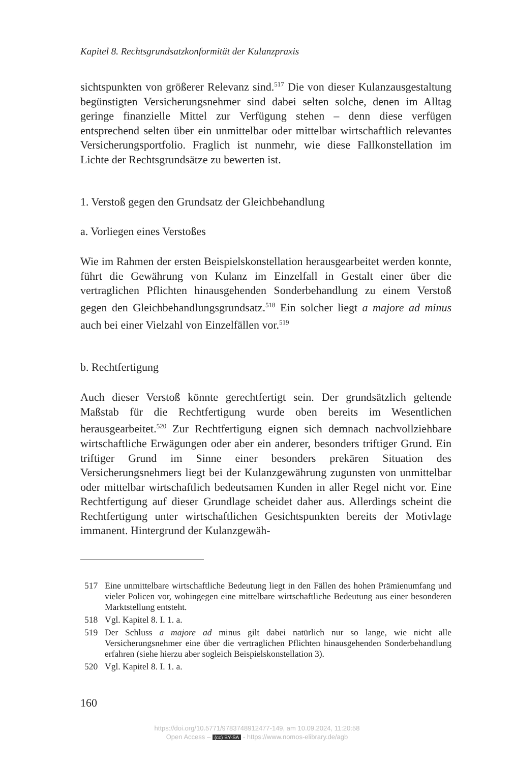Kapitel 8. Rechtsgrundsatzkonformität der Kulanzpraxis
sichtspunkten von größerer Relevanz sind.<sup>517</sup> Die von dieser Kulanzausgestaltung begünstigten Versicherungsnehmer sind dabei selten solche, denen im Alltag geringe finanzielle Mittel zur Verfügung stehen – denn diese verfügen entsprechend selten über ein unmittelbar oder mittelbar wirtschaftlich relevantes Versicherungsportfolio. Fraglich ist nunmehr, wie diese Fallkonstellation im Lichte der Rechtsgrundsätze zu bewerten ist.
1. Verstoß gegen den Grundsatz der Gleichbehandlung
a. Vorliegen eines Verstoßes
Wie im Rahmen der ersten Beispielskonstellation herausgearbeitet werden konnte, führt die Gewährung von Kulanz im Einzelfall in Gestalt einer über die vertraglichen Pflichten hinausgehenden Sonderbehandlung zu einem Verstoß gegen den Gleichbehandlungsgrundsatz.<sup>518</sup> Ein solcher liegt a majore ad minus auch bei einer Vielzahl von Einzelfällen vor.<sup>519</sup>
b. Rechtfertigung
Auch dieser Verstoß könnte gerechtfertigt sein. Der grundsätzlich geltende Maßstab für die Rechtfertigung wurde oben bereits im Wesentlichen herausgearbeitet.<sup>520</sup> Zur Rechtfertigung eignen sich demnach nachvollziehbare wirtschaftliche Erwägungen oder aber ein anderer, besonders triftiger Grund. Ein triftiger Grund im Sinne einer besonders prekären Situation des Versicherungsnehmers liegt bei der Kulanzgewährung zugunsten von unmittelbar oder mittelbar wirtschaftlich bedeutsamen Kunden in aller Regel nicht vor. Eine Rechtfertigung auf dieser Grundlage scheidet daher aus. Allerdings scheint die Rechtfertigung unter wirtschaftlichen Gesichtspunkten bereits der Motivlage immanent. Hintergrund der Kulanzgewäh-
517 Eine unmittelbare wirtschaftliche Bedeutung liegt in den Fällen des hohen Prämienumfang und vieler Policen vor, wohingegen eine mittelbare wirtschaftliche Bedeutung aus einer besonderen Marktstellung entsteht.
518 Vgl. Kapitel 8. I. 1. a.
519 Der Schluss a majore ad minus gilt dabei natürlich nur so lange, wie nicht alle Versicherungsnehmer eine über die vertraglichen Pflichten hinausgehenden Sonderbehandlung erfahren (siehe hierzu aber sogleich Beispielskonstellation 3).
520 Vgl. Kapitel 8. I. 1. a.
160
https://doi.org/10.5771/9783748912477-149, am 10.09.2024, 11:20:58
Open Access – (cc) BY-SA - https://www.nomos-elibrary.de/agb